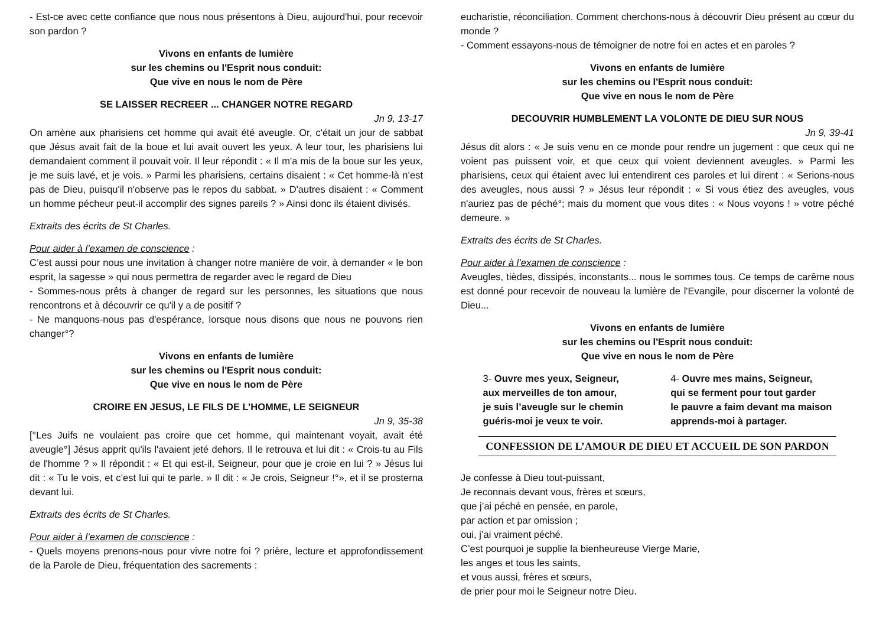- Est-ce avec cette confiance que nous nous présentons à Dieu, aujourd'hui, pour recevoir son pardon ?
Vivons en enfants de lumière
sur les chemins ou l'Esprit nous conduit:
Que vive en nous le nom de Père
SE LAISSER RECREER ... CHANGER NOTRE REGARD
Jn 9, 13-17
On amène aux pharisiens cet homme qui avait été aveugle. Or, c'était un jour de sabbat que Jésus avait fait de la boue et lui avait ouvert les yeux. A leur tour, les pharisiens lui demandaient comment il pouvait voir. Il leur répondit : « Il m'a mis de la boue sur les yeux, je me suis lavé, et je vois. » Parmi les pharisiens, certains disaient : « Cet homme-là n’est pas de Dieu, puisqu'il n'observe pas le repos du sabbat. » D'autres disaient : « Comment un homme pécheur peut-il accomplir des signes pareils ? » Ainsi donc ils étaient divisés.
Extraits des écrits de St Charles.
Pour aider à l’examen de conscience :
C’est aussi pour nous une invitation à changer notre manière de voir, à demander « le bon esprit, la sagesse » qui nous permettra de regarder avec le regard de Dieu
- Sommes-nous prêts à changer de regard sur les personnes, les situations que nous rencontrons et à découvrir ce qu'il y a de positif ?
- Ne manquons-nous pas d'espérance, lorsque nous disons que nous ne pouvons rien changer°?
Vivons en enfants de lumière
sur les chemins ou l'Esprit nous conduit:
Que vive en nous le nom de Père
CROIRE EN JESUS, LE FILS DE L’HOMME, LE SEIGNEUR
Jn 9, 35-38
[°Les Juifs ne voulaient pas croire que cet homme, qui maintenant voyait, avait été aveugle°] Jésus apprit qu'ils l'avaient jeté dehors. Il le retrouva et lui dit : « Crois-tu au Fils de l'homme ? » Il répondit : « Et qui est-il, Seigneur, pour que je croie en lui ? » Jésus lui dit : « Tu le vois, et c’est lui qui te parle. » Il dit : « Je crois, Seigneur !°», et il se prosterna devant lui.
Extraits des écrits de St Charles.
Pour aider à l’examen de conscience :
- Quels moyens prenons-nous pour vivre notre foi ? prière, lecture et approfondissement de la Parole de Dieu, fréquentation des sacrements :
eucharistie, réconciliation. Comment cherchons-nous à découvrir Dieu présent au cœur du monde ?
- Comment essayons-nous de témoigner de notre foi en actes et en paroles ?
Vivons en enfants de lumière
sur les chemins ou l'Esprit nous conduit:
Que vive en nous le nom de Père
DECOUVRIR HUMBLEMENT LA VOLONTE DE DIEU SUR NOUS
Jn 9, 39-41
Jésus dit alors : « Je suis venu en ce monde pour rendre un jugement : que ceux qui ne voient pas puissent voir, et que ceux qui voient deviennent aveugles. » Parmi les pharisiens, ceux qui étaient avec lui entendirent ces paroles et lui dirent : « Serions-nous des aveugles, nous aussi ? » Jésus leur répondit : « Si vous étiez des aveugles, vous n'auriez pas de péché°; mais du moment que vous dites : « Nous voyons ! » votre péché demeure. »
Extraits des écrits de St Charles.
Pour aider à l’examen de conscience :
Aveugles, tièdes, dissipés, inconstants... nous le sommes tous. Ce temps de carême nous est donné pour recevoir de nouveau la lumière de l'Evangile, pour discerner la volonté de Dieu...
Vivons en enfants de lumière
sur les chemins ou l'Esprit nous conduit:
Que vive en nous le nom de Père
3- Ouvre mes yeux, Seigneur,
aux merveilles de ton amour,
je suis l’aveugle sur le chemin
guéris-moi je veux te voir.
4- Ouvre mes mains, Seigneur,
qui se ferment pour tout garder
le pauvre a faim devant ma maison
apprends-moi à partager.
CONFESSION DE L’AMOUR DE DIEU ET ACCUEIL DE SON PARDON
Je confesse à Dieu tout-puissant,
Je reconnais devant vous, frères et sœurs,
que j’ai péché en pensée, en parole,
par action et par omission ;
oui, j’ai vraiment péché.
C’est pourquoi je supplie la bienheureuse Vierge Marie,
les anges et tous les saints,
et vous aussi, frères et sœurs,
de prier pour moi le Seigneur notre Dieu.